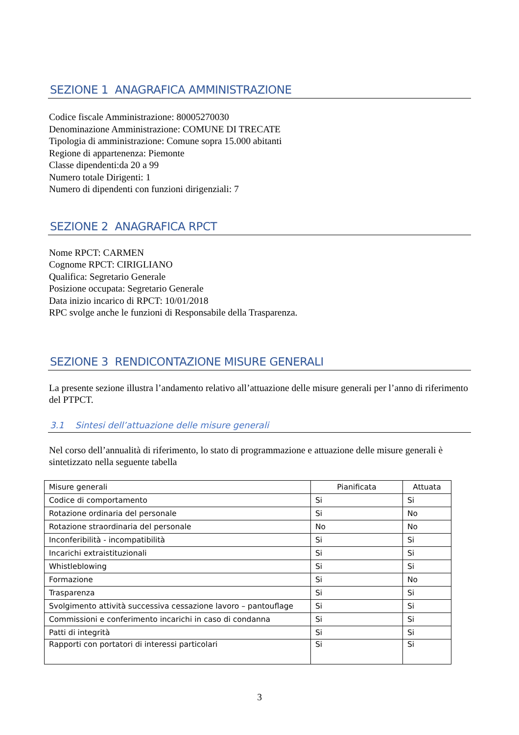SEZIONE 1 ANAGRAFICA AMMINISTRAZIONE
Codice fiscale Amministrazione: 80005270030
Denominazione Amministrazione: COMUNE DI TRECATE
Tipologia di amministrazione: Comune sopra 15.000 abitanti
Regione di appartenenza: Piemonte
Classe dipendenti:da 20 a 99
Numero totale Dirigenti: 1
Numero di dipendenti con funzioni dirigenziali: 7
SEZIONE 2 ANAGRAFICA RPCT
Nome RPCT: CARMEN
Cognome RPCT: CIRIGLIANO
Qualifica: Segretario Generale
Posizione occupata: Segretario Generale
Data inizio incarico di RPCT: 10/01/2018
RPC svolge anche le funzioni di Responsabile della Trasparenza.
SEZIONE 3 RENDICONTAZIONE MISURE GENERALI
La presente sezione illustra l’andamento relativo all’attuazione delle misure generali per l’anno di riferimento del PTPCT.
3.1 Sintesi dell’attuazione delle misure generali
Nel corso dell’annualità di riferimento, lo stato di programmazione e attuazione delle misure generali è sintetizzato nella seguente tabella
| Misure generali | Pianificata | Attuata |
| --- | --- | --- |
| Codice di comportamento | Si | Si |
| Rotazione ordinaria del personale | Si | No |
| Rotazione straordinaria del personale | No | No |
| Inconferibilità - incompatibilità | Si | Si |
| Incarichi extraistituzionali | Si | Si |
| Whistleblowing | Si | Si |
| Formazione | Si | No |
| Trasparenza | Si | Si |
| Svolgimento attività successiva cessazione lavoro – pantouflage | Si | Si |
| Commissioni e conferimento incarichi in caso di condanna | Si | Si |
| Patti di integrità | Si | Si |
| Rapporti con portatori di interessi particolari | Si | Si |
3